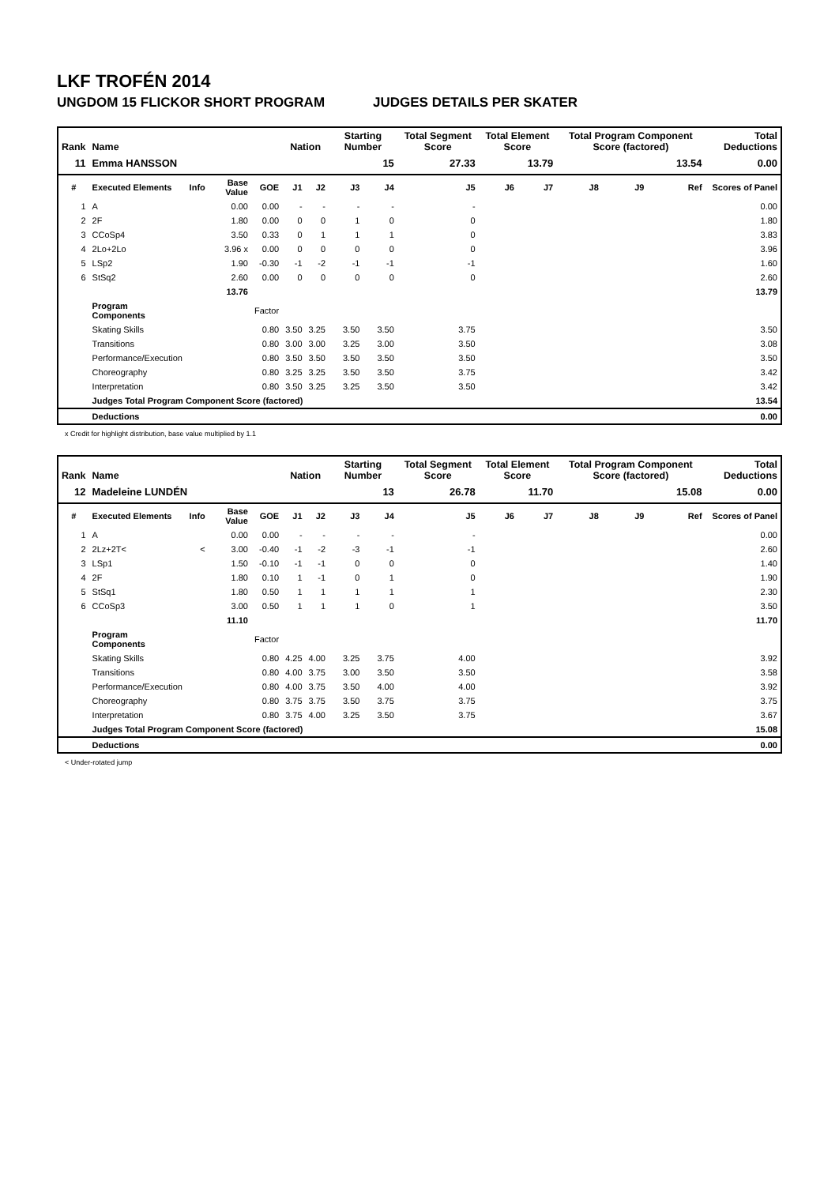LKF TROFÉN 2014
UNGDOM 15 FLICKOR SHORT PROGRAM JUDGES DETAILS PER SKATER
| Rank | Name | | | | Nation | | Starting Number | | Total Segment Score | Total Element Score | | Total Program Component Score (factored) | | | Total Deductions |
| --- | --- | --- | --- | --- | --- | --- | --- | --- | --- | --- | --- | --- | --- | --- | --- |
| 11 | Emma HANSSON | | | | | | 15 | | 27.33 | 13.79 | | 13.54 | | | 0.00 |
| # | Executed Elements | Info | Base Value | GOE | J1 | J2 | J3 | J4 | J5 | J6 | J7 | J8 | J9 | Ref | Scores of Panel |
| 1 | A | | 0.00 | 0.00 | - | - | - | - | - | | | | | | 0.00 |
| 2 | 2F | | 1.80 | 0.00 | 0 | 0 | 1 | 0 | 0 | | | | | | 1.80 |
| 3 | CCoSp4 | | 3.50 | 0.33 | 0 | 1 | 1 | 1 | 0 | | | | | | 3.83 |
| 4 | 2Lo+2Lo | | 3.96 x | 0.00 | 0 | 0 | 0 | 0 | 0 | | | | | | 3.96 |
| 5 | LSp2 | | 1.90 | -0.30 | -1 | -2 | -1 | -1 | -1 | | | | | | 1.60 |
| 6 | StSq2 | | 2.60 | 0.00 | 0 | 0 | 0 | 0 | 0 | | | | | | 2.60 |
| | | | 13.76 | | | | | | | | | | | | 13.79 |
| | Program Components | | | Factor | | | | | | | | | | | |
| | Skating Skills | | | 0.80 | 3.50 | 3.25 | 3.50 | 3.50 | 3.75 | | | | | | 3.50 |
| | Transitions | | | 0.80 | 3.00 | 3.00 | 3.25 | 3.00 | 3.50 | | | | | | 3.08 |
| | Performance/Execution | | | 0.80 | 3.50 | 3.50 | 3.50 | 3.50 | 3.50 | | | | | | 3.50 |
| | Choreography | | | 0.80 | 3.25 | 3.25 | 3.50 | 3.50 | 3.75 | | | | | | 3.42 |
| | Interpretation | | | 0.80 | 3.50 | 3.25 | 3.25 | 3.50 | 3.50 | | | | | | 3.42 |
| | Judges Total Program Component Score (factored) | | | | | | | | | | | | | | 13.54 |
| | Deductions | | | | | | | | | | | | | | 0.00 |
x Credit for highlight distribution, base value multiplied by 1.1
| Rank | Name | | | | Nation | | Starting Number | | Total Segment Score | Total Element Score | | Total Program Component Score (factored) | | | Total Deductions |
| --- | --- | --- | --- | --- | --- | --- | --- | --- | --- | --- | --- | --- | --- | --- | --- |
| 12 | Madeleine LUNDÉN | | | | | | 13 | | 26.78 | 11.70 | | 15.08 | | | 0.00 |
| # | Executed Elements | Info | Base Value | GOE | J1 | J2 | J3 | J4 | J5 | J6 | J7 | J8 | J9 | Ref | Scores of Panel |
| 1 | A | | 0.00 | 0.00 | - | - | - | - | - | | | | | | 0.00 |
| 2 | 2Lz+2T< | < | 3.00 | -0.40 | -1 | -2 | -3 | -1 | -1 | | | | | | 2.60 |
| 3 | LSp1 | | 1.50 | -0.10 | -1 | -1 | 0 | 0 | 0 | | | | | | 1.40 |
| 4 | 2F | | 1.80 | 0.10 | 1 | -1 | 0 | 1 | 0 | | | | | | 1.90 |
| 5 | StSq1 | | 1.80 | 0.50 | 1 | 1 | 1 | 1 | 1 | | | | | | 2.30 |
| 6 | CCoSp3 | | 3.00 | 0.50 | 1 | 1 | 1 | 0 | 1 | | | | | | 3.50 |
| | | | 11.10 | | | | | | | | | | | | 11.70 |
| | Program Components | | | Factor | | | | | | | | | | | |
| | Skating Skills | | | 0.80 | 4.25 | 4.00 | 3.25 | 3.75 | 4.00 | | | | | | 3.92 |
| | Transitions | | | 0.80 | 4.00 | 3.75 | 3.00 | 3.50 | 3.50 | | | | | | 3.58 |
| | Performance/Execution | | | 0.80 | 4.00 | 3.75 | 3.50 | 4.00 | 4.00 | | | | | | 3.92 |
| | Choreography | | | 0.80 | 3.75 | 3.75 | 3.50 | 3.75 | 3.75 | | | | | | 3.75 |
| | Interpretation | | | 0.80 | 3.75 | 4.00 | 3.25 | 3.50 | 3.75 | | | | | | 3.67 |
| | Judges Total Program Component Score (factored) | | | | | | | | | | | | | | 15.08 |
| | Deductions | | | | | | | | | | | | | | 0.00 |
< Under-rotated jump